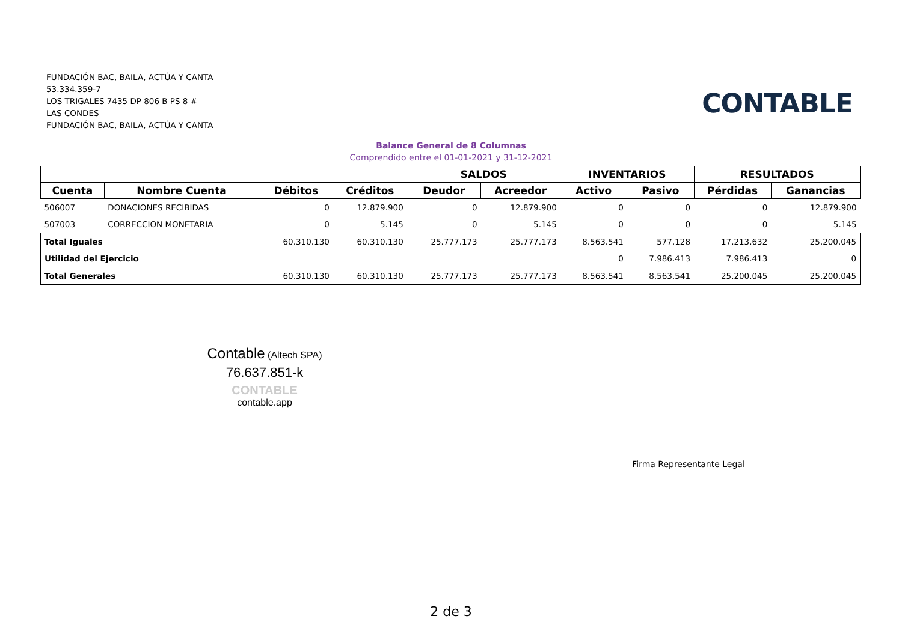FUNDACIÓN BAC, BAILA, ACTÚA Y CANTA
53.334.359-7
LOS TRIGALES 7435 DP 806 B PS 8 #
LAS CONDES
FUNDACIÓN BAC, BAILA, ACTÚA Y CANTA
CONTABLE
Balance General de 8 Columnas
Comprendido entre el 01-01-2021 y 31-12-2021
| | | | | SALDOS | | INVENTARIOS | | RESULTADOS | |
| --- | --- | --- | --- | --- | --- | --- | --- | --- | --- |
| Cuenta | Nombre Cuenta | Débitos | Créditos | Deudor | Acreedor | Activo | Pasivo | Pérdidas | Ganancias |
| 506007 | DONACIONES RECIBIDAS | 0 | 12.879.900 | 0 | 12.879.900 | 0 | 0 | 0 | 12.879.900 |
| 507003 | CORRECCION MONETARIA | 0 | 5.145 | 0 | 5.145 | 0 | 0 | 0 | 5.145 |
| Total Iguales | | 60.310.130 | 60.310.130 | 25.777.173 | 25.777.173 | 8.563.541 | 577.128 | 17.213.632 | 25.200.045 |
| Utilidad del Ejercicio | | | | | | 0 | 7.986.413 | 7.986.413 | 0 |
| Total Generales | | 60.310.130 | 60.310.130 | 25.777.173 | 25.777.173 | 8.563.541 | 8.563.541 | 25.200.045 | 25.200.045 |
Contable (Altech SPA)
76.637.851-k
CONTABLE
contable.app
Firma Representante Legal
2 de 3